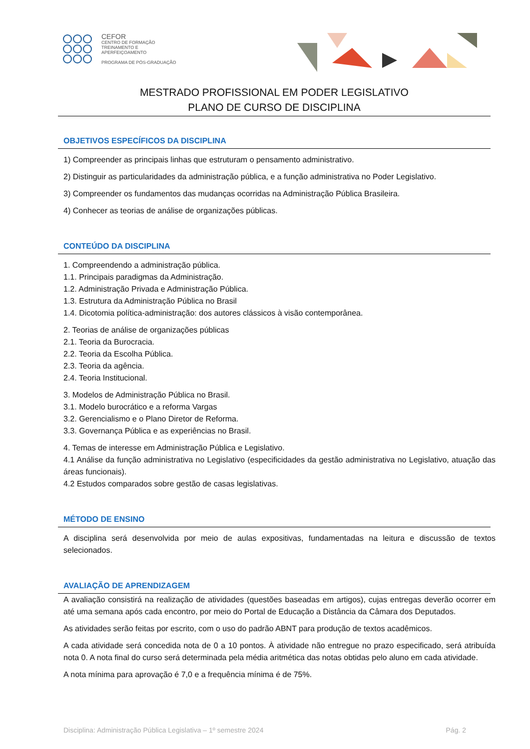CEFOR
CENTRO DE FORMAÇÃO
TREINAMENTO E APERFEIÇOAMENTO
PROGRAMA DE PÓS-GRADUAÇÃO
MESTRADO PROFISSIONAL EM PODER LEGISLATIVO
PLANO DE CURSO DE DISCIPLINA
OBJETIVOS ESPECÍFICOS DA DISCIPLINA
1) Compreender as principais linhas que estruturam o pensamento administrativo.
2) Distinguir as particularidades da administração pública, e a função administrativa no Poder Legislativo.
3) Compreender os fundamentos das mudanças ocorridas na Administração Pública Brasileira.
4) Conhecer as teorias de análise de organizações públicas.
CONTEÚDO DA DISCIPLINA
1. Compreendendo a administração pública.
1.1. Principais paradigmas da Administração.
1.2. Administração Privada e Administração Pública.
1.3. Estrutura da Administração Pública no Brasil
1.4. Dicotomia política-administração: dos autores clássicos à visão contemporânea.
2. Teorias de análise de organizações públicas
2.1. Teoria da Burocracia.
2.2. Teoria da Escolha Pública.
2.3. Teoria da agência.
2.4. Teoria Institucional.
3. Modelos de Administração Pública no Brasil.
3.1. Modelo burocrático e a reforma Vargas
3.2. Gerencialismo e o Plano Diretor de Reforma.
3.3. Governança Pública e as experiências no Brasil.
4. Temas de interesse em Administração Pública e Legislativo.
4.1 Análise da função administrativa no Legislativo (especificidades da gestão administrativa no Legislativo, atuação das áreas funcionais).
4.2 Estudos comparados sobre gestão de casas legislativas.
MÉTODO DE ENSINO
A disciplina será desenvolvida por meio de aulas expositivas, fundamentadas na leitura e discussão de textos selecionados.
AVALIAÇÃO DE APRENDIZAGEM
A avaliação consistirá na realização de atividades (questões baseadas em artigos), cujas entregas deverão ocorrer em até uma semana após cada encontro, por meio do Portal de Educação a Distância da Câmara dos Deputados.
As atividades serão feitas por escrito, com o uso do padrão ABNT para produção de textos acadêmicos.
A cada atividade será concedida nota de 0 a 10 pontos. À atividade não entregue no prazo especificado, será atribuída nota 0. A nota final do curso será determinada pela média aritmética das notas obtidas pelo aluno em cada atividade.
A nota mínima para aprovação é 7,0 e a frequência mínima é de 75%.
Disciplina: Administração Pública Legislativa – 1º semestre 2024 Pág. 2